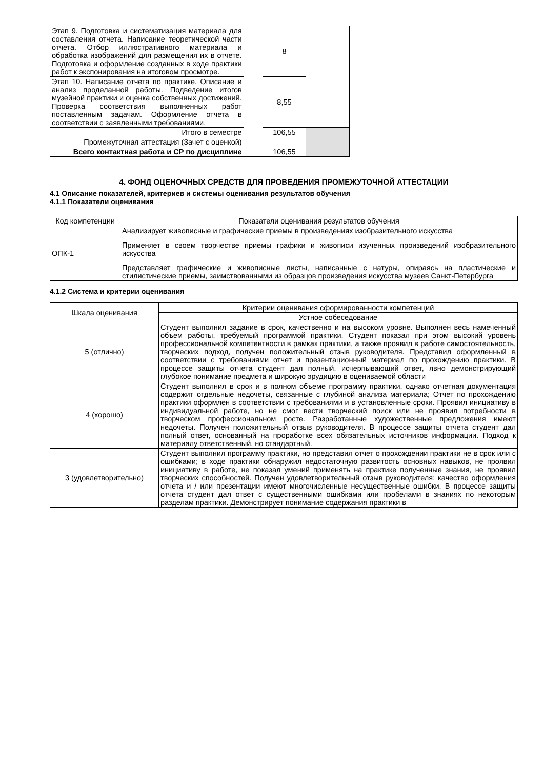| Этап 9. Подготовка и систематизация материала для составления отчета. Написание теоретической части отчета. Отбор иллюстративного материала и обработка изображений для размещения их в отчете. Подготовка и оформление созданных в ходе практики работ к экспонирования на итоговом просмотре. | | 8 | |
| Этап 10. Написание отчета по практике. Описание и анализ проделанной работы. Подведение итогов музейной практики и оценка собственных достижений. Проверка соответствия выполненных работ поставленным задачам. Оформление отчета в соответствии с заявленными требованиями. | | 8,55 | |
| Итого в семестре | | 106,55 | |
| Промежуточная аттестация (Зачет с оценкой) | | | |
| Всего контактная работа и СР по дисциплине | | 106,55 | |
4. ФОНД ОЦЕНОЧНЫХ СРЕДСТВ ДЛЯ ПРОВЕДЕНИЯ ПРОМЕЖУТОЧНОЙ АТТЕСТАЦИИ
4.1 Описание показателей, критериев и системы оценивания результатов обучения
4.1.1 Показатели оценивания
| Код компетенции | Показатели оценивания результатов обучения |
| --- | --- |
| ОПК-1 | Анализирует живописные и графические приемы в произведениях изобразительного искусства Применяет в своем творчестве приемы графики и живописи изученных произведений изобразительного искусства Представляет графические и живописные листы, написанные с натуры, опираясь на пластические и стилистические приемы, заимствованными из образцов произведения искусства музеев Санкт-Петербурга |
4.1.2 Система и критерии оценивания
| Шкала оценивания | Критерии оценивания сформированности компетенций |
| --- | --- |
| | Устное собеседование |
| 5 (отлично) | Студент выполнил задание в срок, качественно и на высоком уровне. Выполнен весь намеченный объем работы, требуемый программой практики. Студент показал при этом высокий уровень профессиональной компетентности в рамках практики, а также проявил в работе самостоятельность, творческих подход, получен положительный отзыв руководителя. Представил оформленный в соответствии с требованиями отчет и презентационный материал по прохождению практики. В процессе защиты отчета студент дал полный, исчерпывающий ответ, явно демонстрирующий глубокое понимание предмета и широкую эрудицию в оцениваемой области |
| 4 (хорошо) | Студент выполнил в срок и в полном объеме программу практики, однако отчетная документация содержит отдельные недочеты, связанные с глубиной анализа материала; Отчет по прохождению практики оформлен в соответствии с требованиями и в установленные сроки. Проявил инициативу в индивидуальной работе, но не смог вести творческий поиск или не проявил потребности в творческом профессиональном росте. Разработанные художественные предложения имеют недочеты. Получен положительный отзыв руководителя. В процессе защиты отчета студент дал полный ответ, основанный на проработке всех обязательных источников информации. Подход к материалу ответственный, но стандартный. |
| 3 (удовлетворительно) | Студент выполнил программу практики, но представил отчет о прохождении практики не в срок или с ошибками; в ходе практики обнаружил недостаточную развитость основных навыков, не проявил инициативу в работе, не показал умений применять на практике полученные знания, не проявил творческих способностей. Получен удовлетворительный отзыв руководителя; качество оформления отчета и / или презентации имеют многочисленные несущественные ошибки. В процессе защиты отчета студент дал ответ с существенными ошибками или пробелами в знаниях по некоторым разделам практики. Демонстрирует понимание содержания практики в |